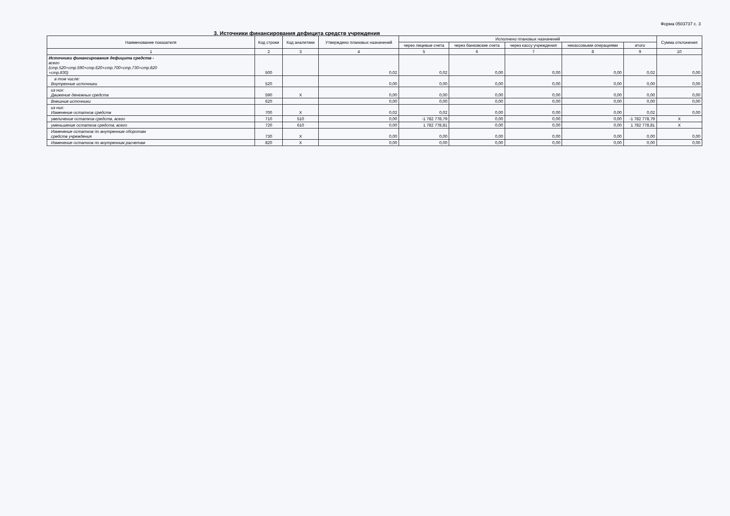Форма 0503737 с. 3
3. Источники финансирования дефицита средств учреждения
| Наименование показателя | Код строки | Код аналитики | Утверждено плановых назначений | Исполнено плановых назначений | | | | | Сумма отклонения |
| --- | --- | --- | --- | --- | --- | --- | --- | --- | --- |
| | | | | через лицевые счета | через банковские счета | через кассу учреждения | некассовыми операциями | итого | |
| 1 | 2 | 3 | 4 | 5 | 6 | 7 | 8 | 9 | 10 |
| Источники финансирования дефицита средств - всего (стр.520+стр.590+стр.620+стр.700+стр.730+стр.820 +стр.830) | 500 | | 0,02 | 0,02 | 0,00 | 0,00 | 0,00 | 0,02 | 0,00 |
| в том числе: Внутренние источники | 520 | | 0,00 | 0,00 | 0,00 | 0,00 | 0,00 | 0,00 | 0,00 |
| из них: Движение денежных средств | 590 | Х | 0,00 | 0,00 | 0,00 | 0,00 | 0,00 | 0,00 | 0,00 |
| Внешние источники | 620 | | 0,00 | 0,00 | 0,00 | 0,00 | 0,00 | 0,00 | 0,00 |
| из них: Изменение остатков средств | 700 | Х | 0,02 | 0,02 | 0,00 | 0,00 | 0,00 | 0,02 | 0,00 |
| увеличение остатков средств, всего | 710 | 510 | 0,00 | -1 782 778,79 | 0,00 | 0,00 | 0,00 | -1 782 778,79 | Х |
| уменьшение остатков средств, всего | 720 | 610 | 0,00 | 1 782 778,81 | 0,00 | 0,00 | 0,00 | 1 782 778,81 | Х |
| Изменение остатков по внутренним оборотам средств учреждения | 730 | Х | 0,00 | 0,00 | 0,00 | 0,00 | 0,00 | 0,00 | 0,00 |
| Изменение остатков по внутренним расчетам | 820 | Х | 0,00 | 0,00 | 0,00 | 0,00 | 0,00 | 0,00 | 0,00 |